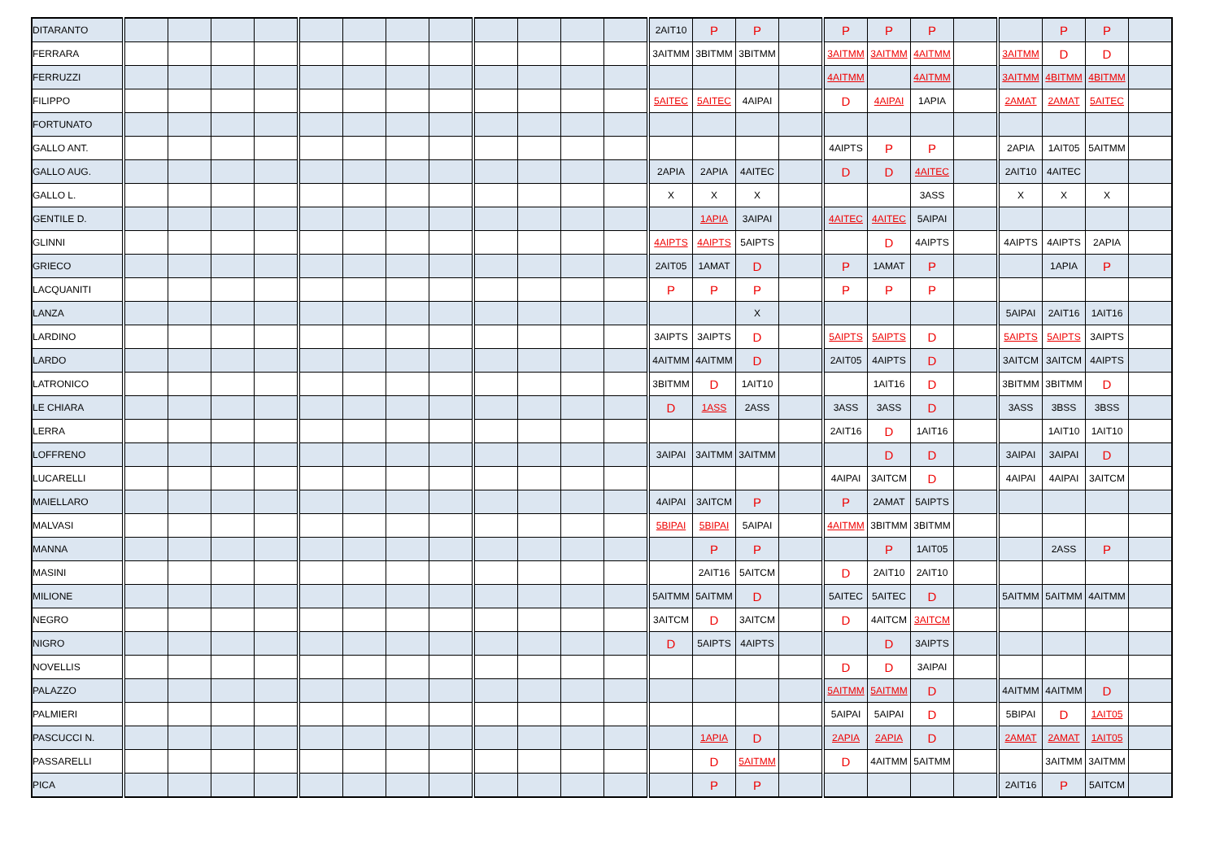| DITARANTO | | | | | | | | | | | | | 2AIT10 | P | P | | P | P | P | | | P | P | |
| FERRARA | | | | | | | | | | | | | 3AITMM | 3BITMM | 3BITMM | | 3AITMM | 3AITMM | 4AITMM | | 3AITMM | D | D | |
| FERRUZZI | | | | | | | | | | | | | | | | | 4AITMM | | 4AITMM | | 3AITMM | 4BITMM | 4BITMM | |
| FILIPPO | | | | | | | | | | | | | 5AITEC | 5AITEC | 4AIPAI | | D | 4AIPAI | 1APIA | | 2AMAT | 2AMAT | 5AITEC | |
| FORTUNATO | | | | | | | | | | | | | | | | | | | | | | | | |
| GALLO ANT. | | | | | | | | | | | | | | | | | 4AIPTS | P | P | | 2APIA | 1AIT05 | 5AITMM | |
| GALLO AUG. | | | | | | | | | | | | | 2APIA | 2APIA | 4AITEC | | D | D | 4AITEC | | 2AIT10 | 4AITEC | | |
| GALLO L. | | | | | | | | | | | | | X | X | X | | | | 3ASS | | X | X | X | |
| GENTILE D. | | | | | | | | | | | | | | 1APIA | 3AIPAI | | 4AITEC | 4AITEC | 5AIPAI | | | | | |
| GLINNI | | | | | | | | | | | | | 4AIPTS | 4AIPTS | 5AIPTS | | | D | 4AIPTS | | 4AIPTS | 4AIPTS | 2APIA | |
| GRIECO | | | | | | | | | | | | | 2AIT05 | 1AMAT | D | | P | 1AMAT | P | | | 1APIA | P | |
| LACQUANITI | | | | | | | | | | | | | P | P | P | | P | P | P | | | | | |
| LANZA | | | | | | | | | | | | | | | X | | | | | | 5AIPAI | 2AIT16 | 1AIT16 | |
| LARDINO | | | | | | | | | | | | | 3AIPTS | 3AIPTS | D | | 5AIPTS | 5AIPTS | D | | 5AIPTS | 5AIPTS | 3AIPTS | |
| LARDO | | | | | | | | | | | | | 4AITMM | 4AITMM | D | | 2AIT05 | 4AIPTS | D | | 3AITCM | 3AITCM | 4AIPTS | |
| LATRONICO | | | | | | | | | | | | | 3BITMM | D | 1AIT10 | | | 1AIT16 | D | | 3BITMM | 3BITMM | D | |
| LE CHIARA | | | | | | | | | | | | | D | 1ASS | 2ASS | | 3ASS | 3ASS | D | | 3ASS | 3BSS | 3BSS | |
| LERRA | | | | | | | | | | | | | | | | | 2AIT16 | D | 1AIT16 | | | 1AIT10 | 1AIT10 | |
| LOFFRENO | | | | | | | | | | | | | 3AIPAI | 3AITMM | 3AITMM | | | D | D | | 3AIPAI | 3AIPAI | D | |
| LUCARELLI | | | | | | | | | | | | | | | | | 4AIPAI | 3AITCM | D | | 4AIPAI | 4AIPAI | 3AITCM | |
| MAIELLARO | | | | | | | | | | | | | 4AIPAI | 3AITCM | P | | P | 2AMAT | 5AIPTS | | | | | |
| MALVASI | | | | | | | | | | | | | 5BIPAI | 5BIPAI | 5AIPAI | | 4AITMM | 3BITMM | 3BITMM | | | | | |
| MANNA | | | | | | | | | | | | | | P | P | | | P | 1AIT05 | | | 2ASS | P | |
| MASINI | | | | | | | | | | | | | | 2AIT16 | 5AITCM | | D | 2AIT10 | 2AIT10 | | | | | |
| MILIONE | | | | | | | | | | | | | 5AITMM | 5AITMM | D | | 5AITEC | 5AITEC | D | | 5AITMM | 5AITMM | 4AITMM | |
| NEGRO | | | | | | | | | | | | | 3AITCM | D | 3AITCM | | D | 4AITCM | 3AITCM | | | | | |
| NIGRO | | | | | | | | | | | | | D | 5AIPTS | 4AIPTS | | | D | 3AIPTS | | | | | |
| NOVELLIS | | | | | | | | | | | | | | | | | D | D | 3AIPAI | | | | | |
| PALAZZO | | | | | | | | | | | | | | | | | 5AITMM | 5AITMM | D | | 4AITMM | 4AITMM | D | |
| PALMIERI | | | | | | | | | | | | | | | | | 5AIPAI | 5AIPAI | D | | 5BIPAI | D | 1AIT05 | |
| PASCUCCI N. | | | | | | | | | | | | | | 1APIA | D | | 2APIA | 2APIA | D | | 2AMAT | 2AMAT | 1AIT05 | |
| PASSARELLI | | | | | | | | | | | | | | D | 5AITMM | | D | 4AITMM | 5AITMM | | | 3AITMM | 3AITMM | |
| PICA | | | | | | | | | | | | | | P | P | | | | | | 2AIT16 | P | 5AITCM | |